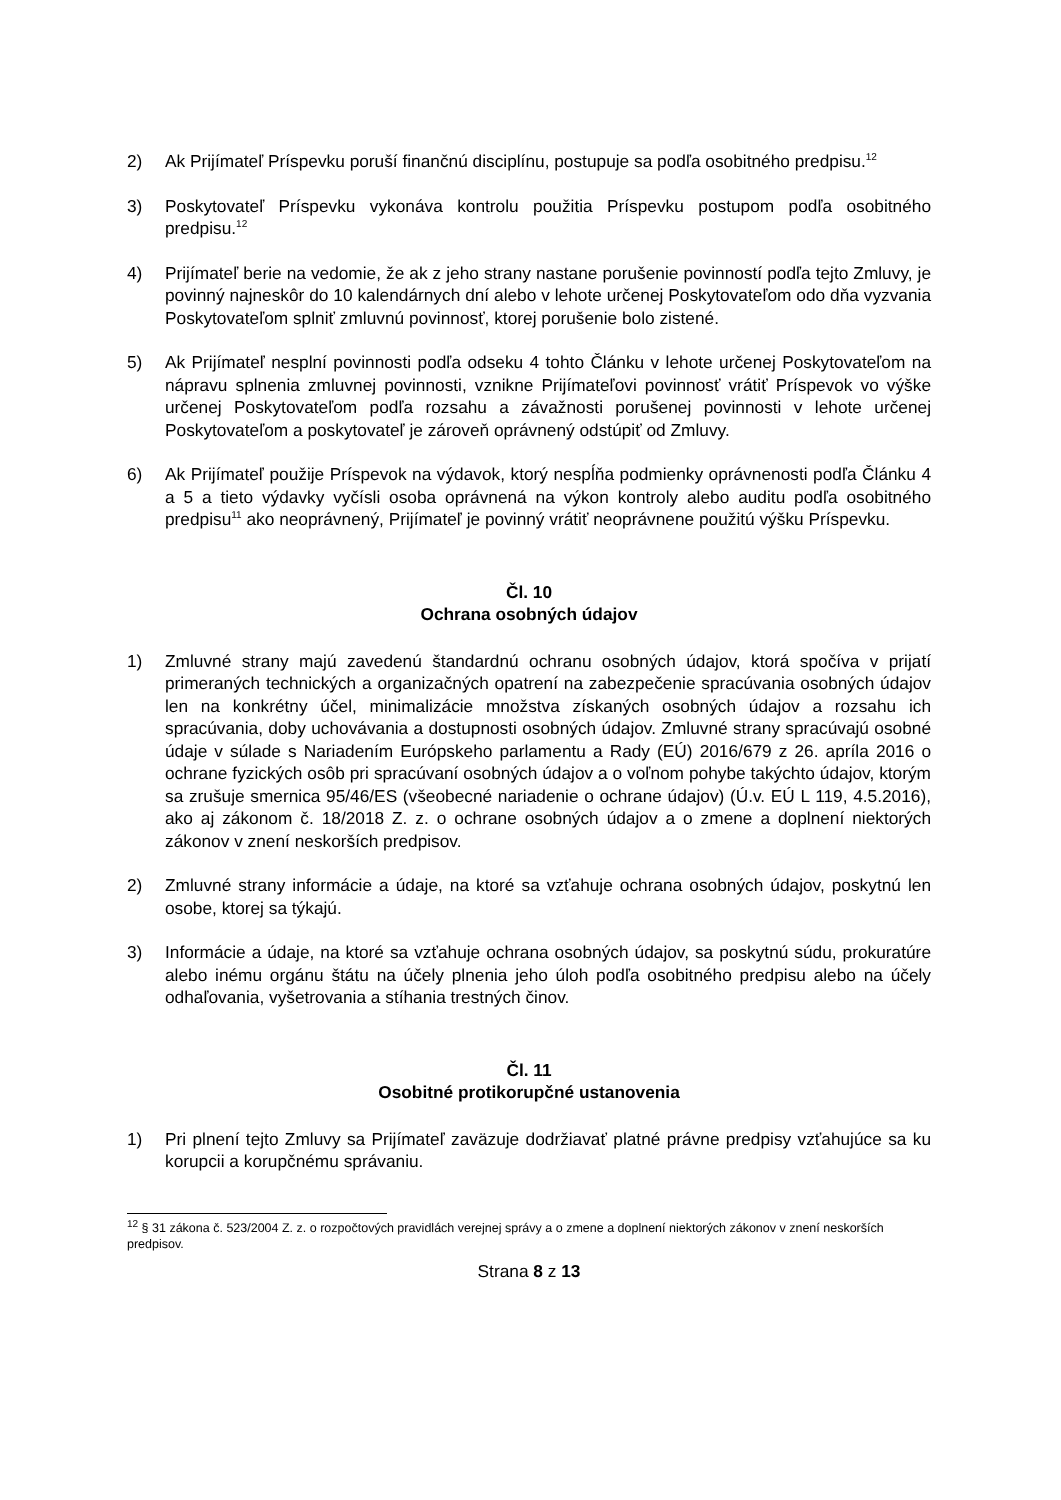2) Ak Prijímateľ Príspevku poruší finančnú disciplínu, postupuje sa podľa osobitného predpisu.<sup>12</sup>
3) Poskytovateľ Príspevku vykonáva kontrolu použitia Príspevku postupom podľa osobitného predpisu.<sup>12</sup>
4) Prijímateľ berie na vedomie, že ak z jeho strany nastane porušenie povinností podľa tejto Zmluvy, je povinný najneskôr do 10 kalendárnych dní alebo v lehote určenej Poskytovateľom odo dňa vyzvania Poskytovateľom splniť zmluvnú povinnosť, ktorej porušenie bolo zistené.
5) Ak Prijímateľ nesplní povinnosti podľa odseku 4 tohto Článku v lehote určenej Poskytovateľom na nápravu splnenia zmluvnej povinnosti, vznikne Prijímateľovi povinnosť vrátiť Príspevok vo výške určenej Poskytovateľom podľa rozsahu a závažnosti porušenej povinnosti v lehote určenej Poskytovateľom a poskytovateľ je zároveň oprávnený odstúpiť od Zmluvy.
6) Ak Prijímateľ použije Príspevok na výdavok, ktorý nespĺňa podmienky oprávnenosti podľa Článku 4 a 5 a tieto výdavky vyčísli osoba oprávnená na výkon kontroly alebo auditu podľa osobitného predpisu<sup>11</sup> ako neoprávnený, Prijímateľ je povinný vrátiť neoprávnene použitú výšku Príspevku.
Čl. 10
Ochrana osobných údajov
1) Zmluvné strany majú zavedenú štandardnú ochranu osobných údajov, ktorá spočíva v prijatí primeraných technických a organizačných opatrení na zabezpečenie spracúvania osobných údajov len na konkrétny účel, minimalizácie množstva získaných osobných údajov a rozsahu ich spracúvania, doby uchovávania a dostupnosti osobných údajov. Zmluvné strany spracúvajú osobné údaje v súlade s Nariadením Európskeho parlamentu a Rady (EÚ) 2016/679 z 26. apríla 2016 o ochrane fyzických osôb pri spracúvaní osobných údajov a o voľnom pohybe takýchto údajov, ktorým sa zrušuje smernica 95/46/ES (všeobecné nariadenie o ochrane údajov) (Ú.v. EÚ L 119, 4.5.2016), ako aj zákonom č. 18/2018 Z. z. o ochrane osobných údajov a o zmene a doplnení niektorých zákonov v znení neskorších predpisov.
2) Zmluvné strany informácie a údaje, na ktoré sa vzťahuje ochrana osobných údajov, poskytnú len osobe, ktorej sa týkajú.
3) Informácie a údaje, na ktoré sa vzťahuje ochrana osobných údajov, sa poskytnú súdu, prokuratúre alebo inému orgánu štátu na účely plnenia jeho úloh podľa osobitného predpisu alebo na účely odhaľovania, vyšetrovania a stíhania trestných činov.
Čl. 11
Osobitné protikorupčné ustanovenia
1) Pri plnení tejto Zmluvy sa Prijímateľ zaväzuje dodržiavať platné právne predpisy vzťahujúce sa ku korupcii a korupčnému správaniu.
<sup>12</sup> § 31 zákona č. 523/2004 Z. z. o rozpočtových pravidlách verejnej správy a o zmene a doplnení niektorých zákonov v znení neskorších predpisov.
Strana 8 z 13